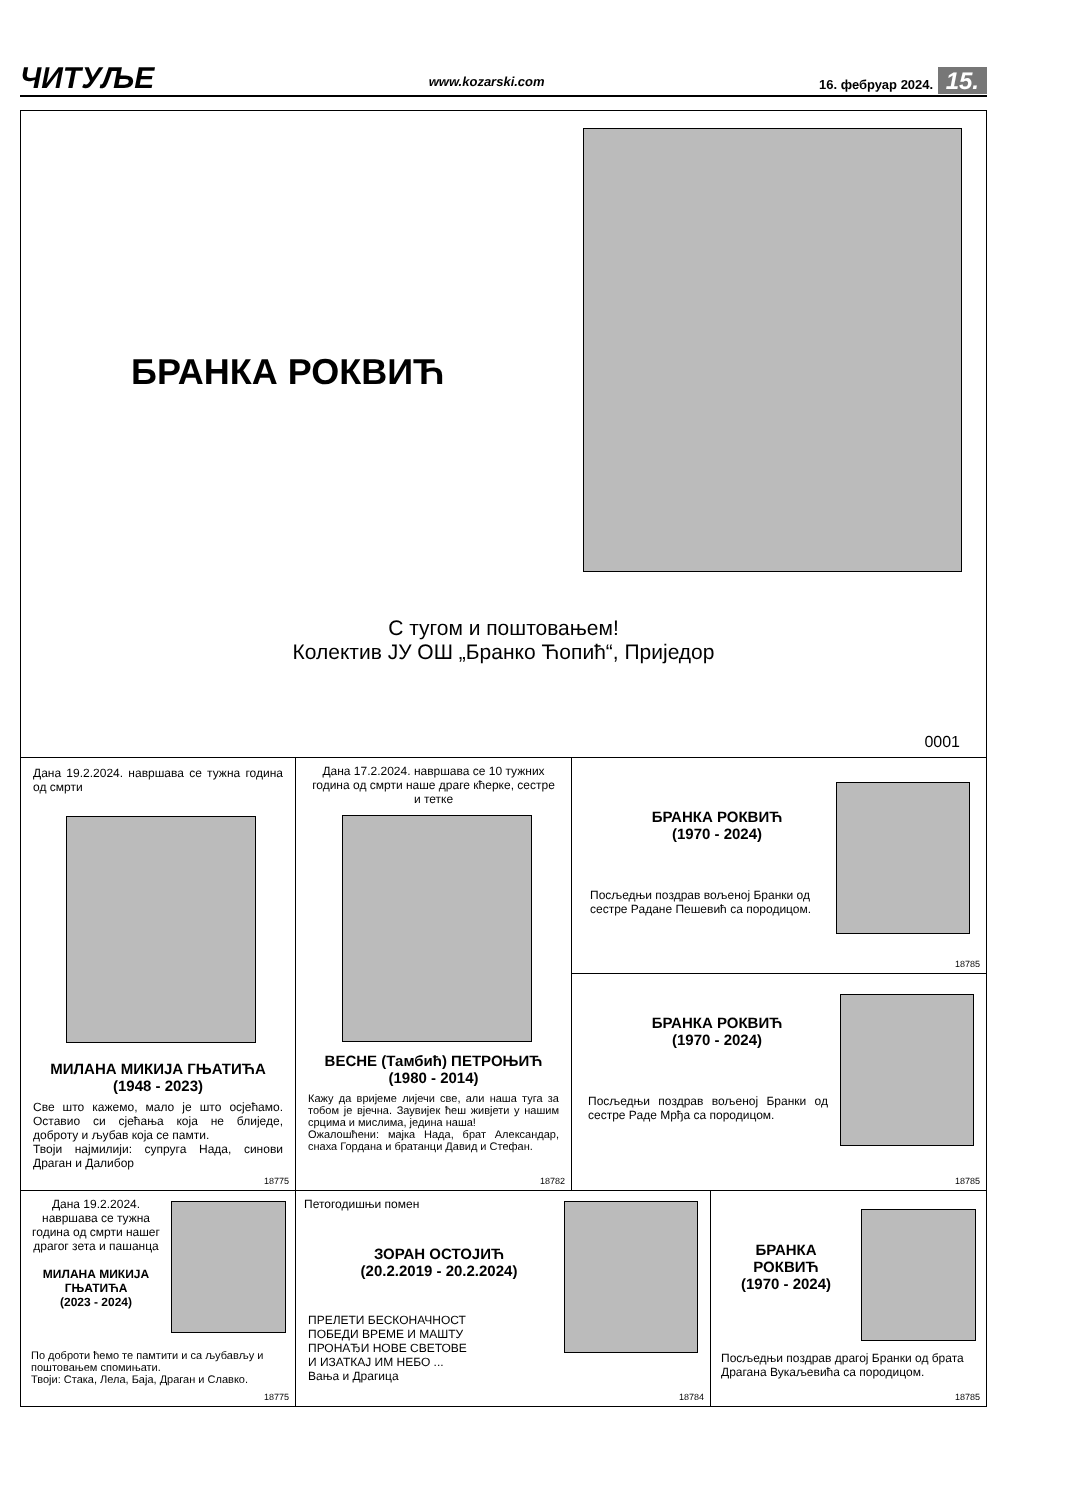ЧИТУЉЕ www.kozarski.com 16. фебруар 2024. 15.
БРАНКА РОКВИЋ
С тугом и поштовањем!
Колектив ЈУ ОШ „Бранко Ћопић“, Приједор
0001
Дана 19.2.2024. навршава се тужна година од смрти
МИЛАНА МИКИЈА ГЊАТИЋА
(1948 - 2023)
Све што кажемо, мало је што осјећамо. Оставио си сјећања која не блиједе, доброту и љубав која се памти.
Твоји најмилији: супруга Нада, синови Драган и Далибор
18775
Дана 17.2.2024. навршава се 10 тужних година од смрти наше драге кћерке, сестре и тетке
ВЕСНЕ (Тамбић) ПЕТРОЊИЋ
(1980 - 2014)
Кажу да вријеме лијечи све, али наша туга за тобом је вјечна. Заувијек ћеш живјети у нашим срцима и мислима, једина наша!
Ожалошћени: мајка Нада, брат Александар, снаха Гордана и братанци Давид и Стефан.
18782
БРАНКА РОКВИЋ
(1970 - 2024)
Посљедњи поздрав вољеној Бранки од сестре Радане Пешевић са породицом.
18785
БРАНКА РОКВИЋ
(1970 - 2024)
Посљедњи поздрав вољеној Бранки од сестре Раде Мрђа са породицом.
18785
Дана 19.2.2024. навршава се тужна година од смрти нашег драгог зета и пашанца
МИЛАНА МИКИЈА ГЊАТИЋА
(2023 - 2024)
По доброти ћемо те памтити и са љубављу и поштовањем спомињати.
Твоји: Стака, Лела, Баја, Драган и Славко.
18775
Петогодишњи помен
ЗОРАН ОСТОЈИЋ
(20.2.2019 - 20.2.2024)
ПРЕЛЕТИ БЕСКОНАЧНОСТ
ПОБЕДИ ВРЕМЕ И МАШТУ
ПРОНАЂИ НОВЕ СВЕТОВЕ
И ИЗАТКАЈ ИМ НЕБО ...
Вања и Драгица
18784
БРАНКА РОКВИЋ
(1970 - 2024)
Посљедњи поздрав драгој Бранки од брата Драгана Вукаљевића са породицом.
18785